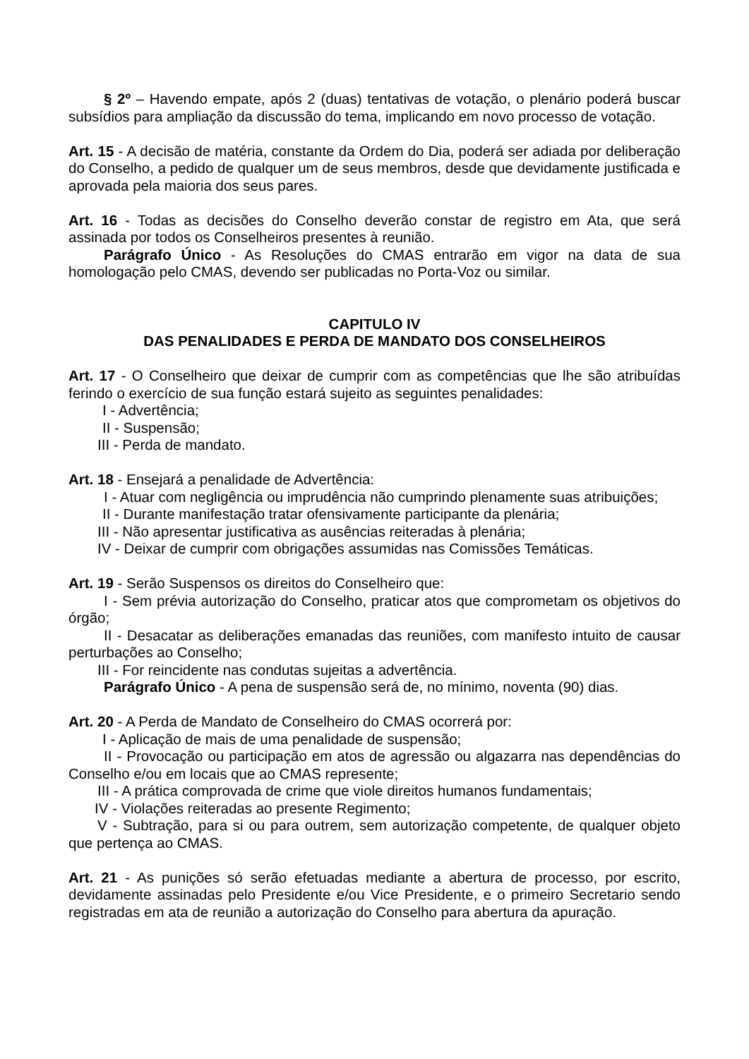§ 2º – Havendo empate, após 2 (duas) tentativas de votação, o plenário poderá buscar subsídios para ampliação da discussão do tema, implicando em novo processo de votação.
Art. 15 - A decisão de matéria, constante da Ordem do Dia, poderá ser adiada por deliberação do Conselho, a pedido de qualquer um de seus membros, desde que devidamente justificada e aprovada pela maioria dos seus pares.
Art. 16 - Todas as decisões do Conselho deverão constar de registro em Ata, que será assinada por todos os Conselheiros presentes à reunião.
Parágrafo Único - As Resoluções do CMAS entrarão em vigor na data de sua homologação pelo CMAS, devendo ser publicadas no Porta-Voz ou similar.
CAPITULO IV
DAS PENALIDADES E PERDA DE MANDATO DOS CONSELHEIROS
Art. 17 - O Conselheiro que deixar de cumprir com as competências que lhe são atribuídas ferindo o exercício de sua função estará sujeito as seguintes penalidades:
I - Advertência;
II - Suspensão;
III - Perda de mandato.
Art. 18 - Ensejará a penalidade de Advertência:
I - Atuar com negligência ou imprudência não cumprindo plenamente suas atribuições;
II - Durante manifestação tratar ofensivamente participante da plenária;
III - Não apresentar justificativa as ausências reiteradas à plenária;
IV - Deixar de cumprir com obrigações assumidas nas Comissões Temáticas.
Art. 19 - Serão Suspensos os direitos do Conselheiro que:
I - Sem prévia autorização do Conselho, praticar atos que comprometam os objetivos do órgão;
II - Desacatar as deliberações emanadas das reuniões, com manifesto intuito de causar perturbações ao Conselho;
III - For reincidente nas condutas sujeitas a advertência.
Parágrafo Único - A pena de suspensão será de, no mínimo, noventa (90) dias.
Art. 20 - A Perda de Mandato de Conselheiro do CMAS ocorrerá por:
I - Aplicação de mais de uma penalidade de suspensão;
II - Provocação ou participação em atos de agressão ou algazarra nas dependências do Conselho e/ou em locais que ao CMAS represente;
III - A prática comprovada de crime que viole direitos humanos fundamentais;
IV - Violações reiteradas ao presente Regimento;
V - Subtração, para si ou para outrem, sem autorização competente, de qualquer objeto que pertença ao CMAS.
Art. 21 - As punições só serão efetuadas mediante a abertura de processo, por escrito, devidamente assinadas pelo Presidente e/ou Vice Presidente, e o primeiro Secretario sendo registradas em ata de reunião a autorização do Conselho para abertura da apuração.